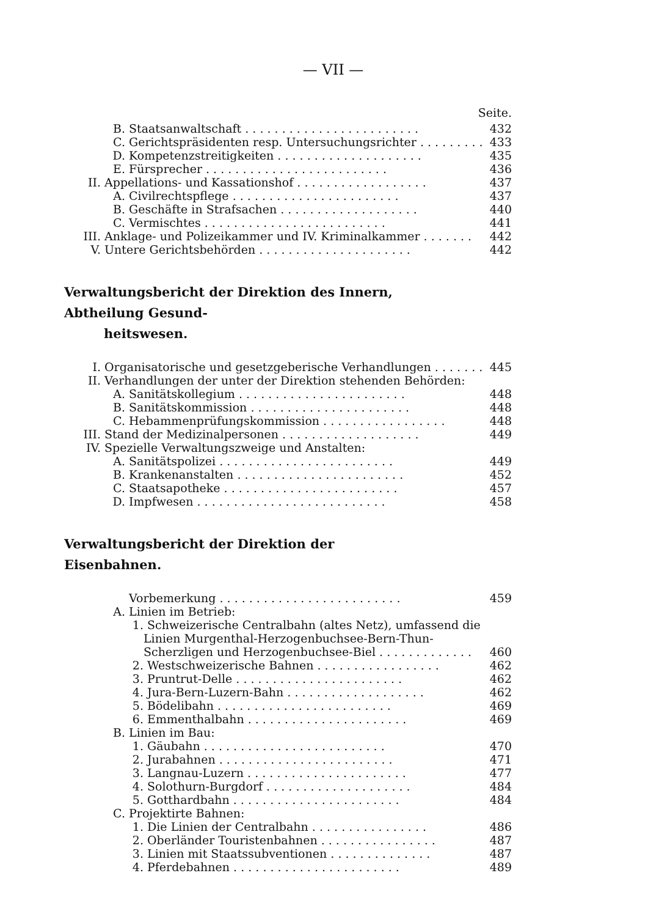— VII —
Seite.
B. Staatsanwaltschaft . . . . . . . . . . . . . . . . . . . . . . . . 432
C. Gerichtspräsidenten resp. Untersuchungsrichter . . . . . . . . . 433
D. Kompetenzstreitigkeiten . . . . . . . . . . . . . . . . . . . . 435
E. Fürsprecher . . . . . . . . . . . . . . . . . . . . . . . . . 436
II. Appellations- und Kassationshof . . . . . . . . . . . . . . . . . . 437
A. Civilrechtspflege . . . . . . . . . . . . . . . . . . . . . . . 437
B. Geschäfte in Strafsachen . . . . . . . . . . . . . . . . . . . 440
C. Vermischtes . . . . . . . . . . . . . . . . . . . . . . . . . 441
III. Anklage- und Polizeikammer und IV. Kriminalkammer . . . . . . . 442
V. Untere Gerichtsbehörden . . . . . . . . . . . . . . . . . . . . . 442
Verwaltungsbericht der Direktion des Innern, Abtheilung Gesund-
heitswesen.
I. Organisatorische und gesetzgeberische Verhandlungen . . . . . . . 445
II. Verhandlungen der unter der Direktion stehenden Behörden:
A. Sanitätskollegium . . . . . . . . . . . . . . . . . . . . . . . 448
B. Sanitätskommission . . . . . . . . . . . . . . . . . . . . . . 448
C. Hebammenprüfungskommission . . . . . . . . . . . . . . . . . 448
III. Stand der Medizinalpersonen . . . . . . . . . . . . . . . . . . . 449
IV. Spezielle Verwaltungszweige und Anstalten:
A. Sanitätspolizei . . . . . . . . . . . . . . . . . . . . . . . . 449
B. Krankenanstalten . . . . . . . . . . . . . . . . . . . . . . . 452
C. Staatsapotheke . . . . . . . . . . . . . . . . . . . . . . . . 457
D. Impfwesen . . . . . . . . . . . . . . . . . . . . . . . . . . 458
Verwaltungsbericht der Direktion der Eisenbahnen.
Vorbemerkung . . . . . . . . . . . . . . . . . . . . . . . . . 459
A. Linien im Betrieb:
1. Schweizerische Centralbahn (altes Netz), umfassend die Linien Murgenthal-Herzogenbuchsee-Bern-Thun-Scherzligen und Herzogenbuchsee-Biel . . . . . . . . . . . . . 460
2. Westschweizerische Bahnen . . . . . . . . . . . . . . . . . 462
3. Pruntrut-Delle . . . . . . . . . . . . . . . . . . . . . . . 462
4. Jura-Bern-Luzern-Bahn . . . . . . . . . . . . . . . . . . . 462
5. Bödelibahn . . . . . . . . . . . . . . . . . . . . . . . . 469
6. Emmenthalbahn . . . . . . . . . . . . . . . . . . . . . . 469
B. Linien im Bau:
1. Gäubahn . . . . . . . . . . . . . . . . . . . . . . . . . 470
2. Jurabahnen . . . . . . . . . . . . . . . . . . . . . . . . 471
3. Langnau-Luzern . . . . . . . . . . . . . . . . . . . . . . 477
4. Solothurn-Burgdorf . . . . . . . . . . . . . . . . . . . . 484
5. Gotthardbahn . . . . . . . . . . . . . . . . . . . . . . . 484
C. Projektirte Bahnen:
1. Die Linien der Centralbahn . . . . . . . . . . . . . . . . 486
2. Oberländer Touristenbahnen . . . . . . . . . . . . . . . . 487
3. Linien mit Staatssubventionen . . . . . . . . . . . . . . 487
4. Pferdebahnen . . . . . . . . . . . . . . . . . . . . . . . 489